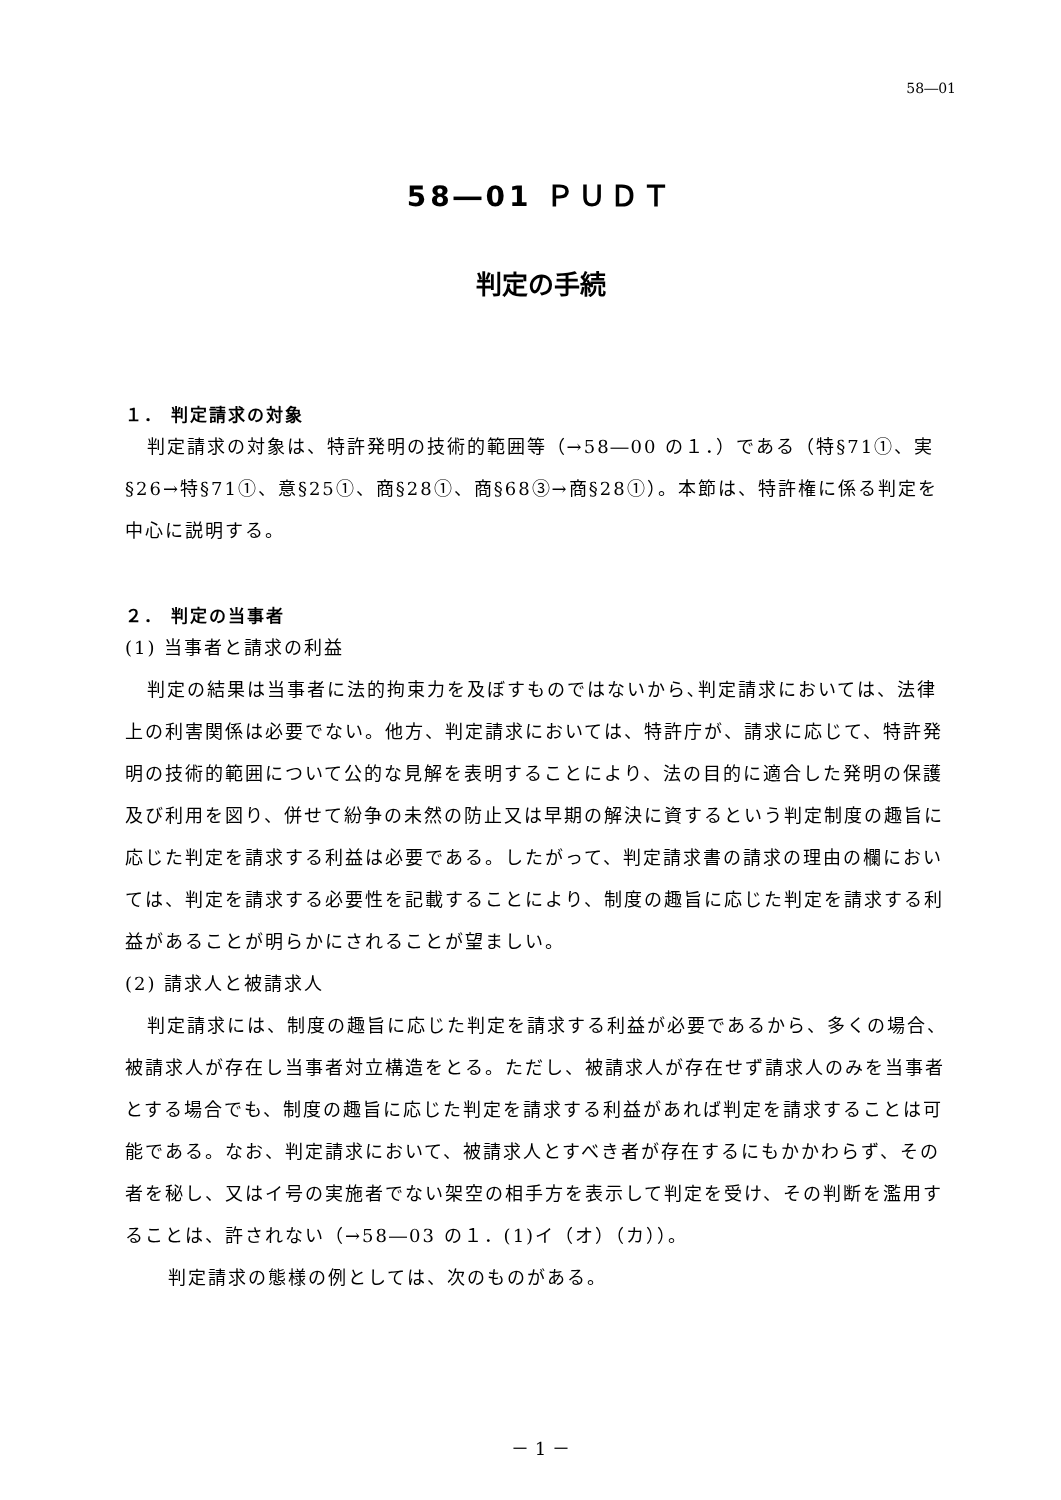58―01
58―01 ＰＵＤＴ
判定の手続
１． 判定請求の対象
判定請求の対象は、特許発明の技術的範囲等（→58―00 の１．）である（特§71①、実§26→特§71①、意§25①、商§28①、商§68③→商§28①）。本節は、特許権に係る判定を中心に説明する。
２． 判定の当事者
(1) 当事者と請求の利益
判定の結果は当事者に法的拘束力を及ぼすものではないから､判定請求においては、法律上の利害関係は必要でない。他方、判定請求においては、特許庁が、請求に応じて、特許発明の技術的範囲について公的な見解を表明することにより、法の目的に適合した発明の保護及び利用を図り、併せて紛争の未然の防止又は早期の解決に資するという判定制度の趣旨に応じた判定を請求する利益は必要である。したがって、判定請求書の請求の理由の欄においては、判定を請求する必要性を記載することにより、制度の趣旨に応じた判定を請求する利益があることが明らかにされることが望ましい。
(2) 請求人と被請求人
判定請求には、制度の趣旨に応じた判定を請求する利益が必要であるから、多くの場合、被請求人が存在し当事者対立構造をとる。ただし、被請求人が存在せず請求人のみを当事者とする場合でも、制度の趣旨に応じた判定を請求する利益があれば判定を請求することは可能である。なお、判定請求において、被請求人とすべき者が存在するにもかかわらず、その者を秘し、又はイ号の実施者でない架空の相手方を表示して判定を受け、その判断を濫用することは、許されない（→58―03 の１．(1)イ（オ）（カ））。
判定請求の態様の例としては、次のものがある。
－ 1 －